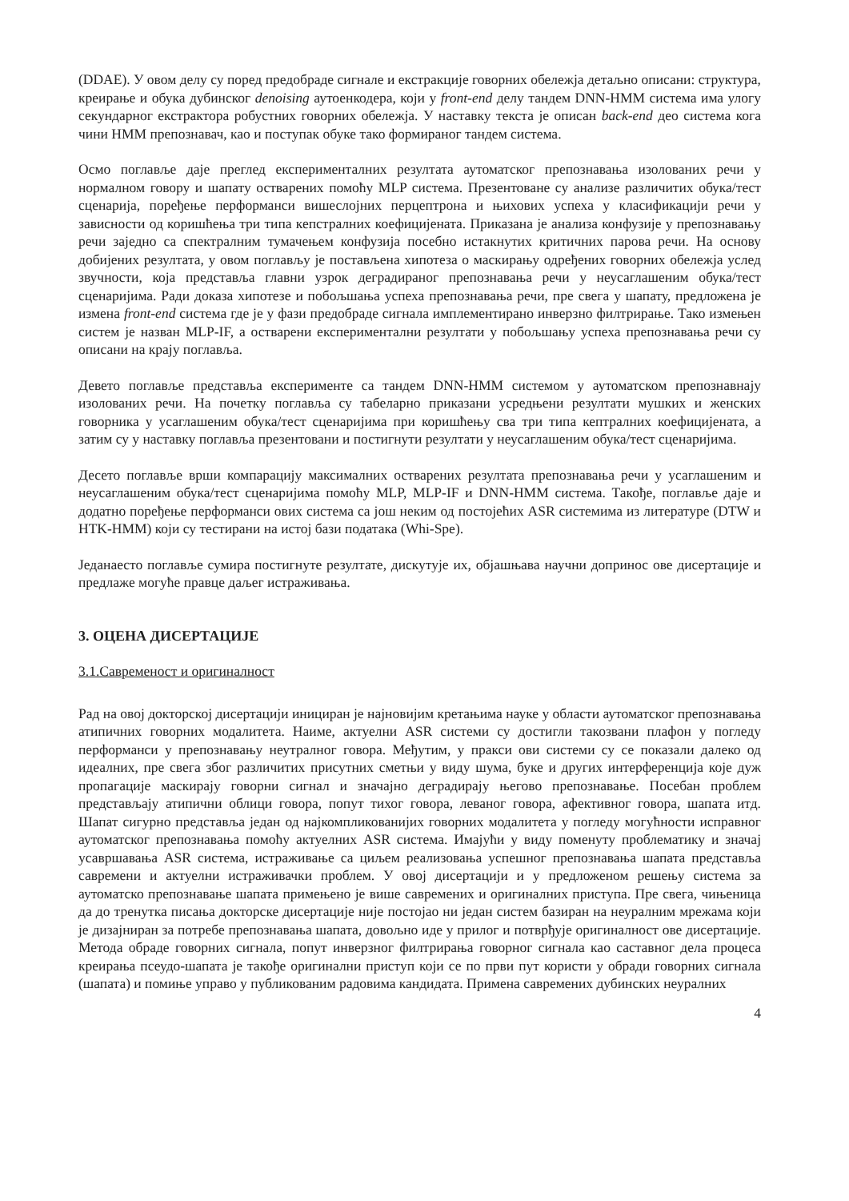(DDAE). У овом делу су поред предобраде сигнале и екстракције говорних обележја детаљно описани: структура, креирање и обука дубинског denoising аутоенкодера, који у front-end делу тандем DNN-HMM система има улогу секундарног екстрактора робустних говорних обележја. У наставку текста је описан back-end део система кога чини HMM препознавач, као и поступак обуке тако формираног тандем система.
Осмо поглавље даје преглед експерименталних резултата аутоматског препознавања изолованих речи у нормалном говору и шапату остварених помоћу MLP система. Презентоване су анализе различитих обука/тест сценарија, поређење перформанси вишеслојних перцептрона и њихових успеха у класификацији речи у зависности од коришћења три типа кепстралних коефицијената. Приказана је анализа конфузије у препознавању речи заједно са спектралним тумачењем конфузија посебно истакнутих критичних парова речи. На основу добијених резултата, у овом поглављу је постављена хипотеза о маскирању одређених говорних обележја услед звучности, која представља главни узрок деградираног препознавања речи у неусаглашеним обука/тест сценаријима. Ради доказа хипотезе и побољшања успеха препознавања речи, пре свега у шапату, предложена је измена front-end система где је у фази предобраде сигнала имплементирано инверзно филтрирање. Тако измењен систем је назван MLP-IF, а остварени експериментални резултати у побољшању успеха препознавања речи су описани на крају поглавља.
Девето поглавље представља експерименте са тандем DNN-HMM системом у аутоматском препознавнају изолованих речи. На почетку поглавља су табеларно приказани усредњени резултати мушких и женских говорника у усаглашеним обука/тест сценаријима при коришћењу сва три типа кептралних коефицијената, а затим су у наставку поглавља презентовани и постигнути резултати у неусаглашеним обука/тест сценаријима.
Десето поглавље врши компарацију максималних остварених резултата препознавања речи у усаглашеним и неусаглашеним обука/тест сценаријима помоћу MLP, MLP-IF и DNN-HMM система. Такође, поглавље даје и додатно поређење перформанси ових система са још неким од постојећих ASR системима из литературе (DTW и HTK-HMM) који су тестирани на истој бази података (Whi-Spe).
Једанаесто поглавље сумира постигнуте резултате, дискутује их, објашњава научни допринос ове дисертације и предлаже могуће правце даљег истраживања.
3. ОЦЕНА ДИСЕРТАЦИЈЕ
3.1.Савременост и оригиналност
Рад на овој докторској дисертацији инициран је најновијим кретањима науке у области аутоматског препознавања атипичних говорних модалитета. Наиме, актуелни ASR системи су достигли такозвани плафон у погледу перформанси у препознавању неутралног говора. Међутим, у пракси ови системи су се показали далеко од идеалних, пре свега због различитих присутних сметњи у виду шума, буке и других интерференција које дуж пропагације маскирају говорни сигнал и значајно деградирају његово препознавање. Посебан проблем представљају атипични облици говора, попут тихог говора, леваног говора, афективног говора, шапата итд. Шапат сигурно представља један од најкомпликованијих говорних модалитета у погледу могућности исправног аутоматског препознавања помоћу актуелних ASR система. Имајући у виду поменуту проблематику и значај усавршавања ASR система, истраживање са циљем реализовања успешног препознавања шапата представља савремени и актуелни истраживачки проблем. У овој дисертацији и у предложеном решењу система за аутоматско препознавање шапата примењено је више савремених и оригиналних приступа. Пре свега, чињеница да до тренутка писања докторске дисертације није постојао ни један систем базиран на неуралним мрежама који је дизајниран за потребе препознавања шапата, довољно иде у прилог и потврђује оригиналност ове дисертације. Метода обраде говорних сигнала, попут инверзног филтрирања говорног сигнала као саставног дела процеса креирања псеудо-шапата је такође оригинални приступ који се по први пут користи у обради говорних сигнала (шапата) и помиње управо у публикованим радовима кандидата. Примена савремених дубинских неуралних
4